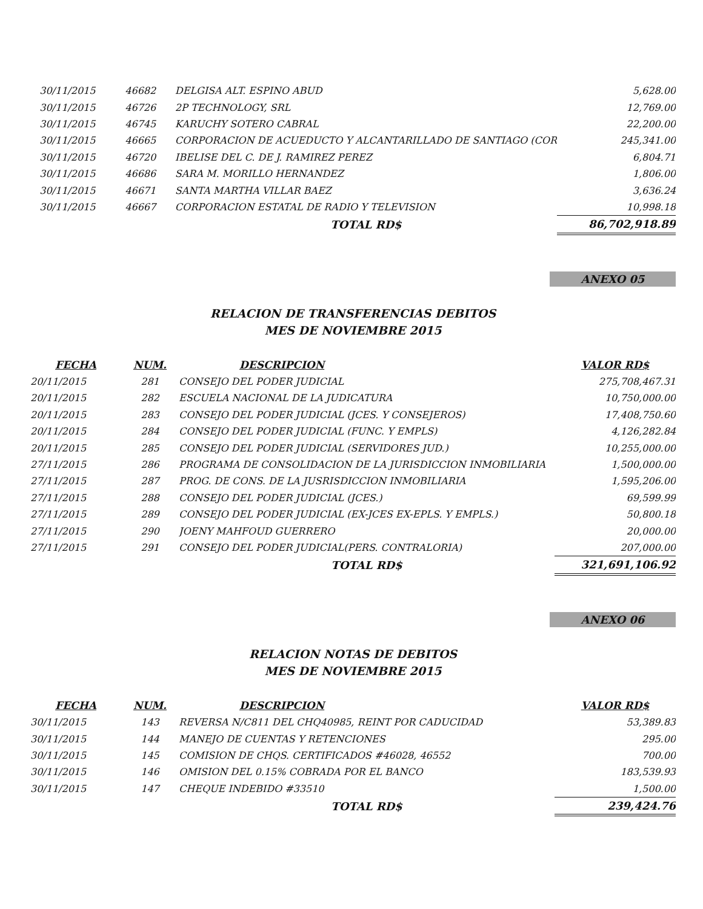| 30/11/2015 | 46682 | DELGISA ALT. ESPINO ABUD | 5,628.00 |
| 30/11/2015 | 46726 | 2P TECHNOLOGY, SRL | 12,769.00 |
| 30/11/2015 | 46745 | KARUCHY SOTERO CABRAL | 22,200.00 |
| 30/11/2015 | 46665 | CORPORACION DE ACUEDUCTO Y ALCANTARILLADO DE SANTIAGO (COR | 245,341.00 |
| 30/11/2015 | 46720 | IBELISE DEL C. DE J. RAMIREZ PEREZ | 6,804.71 |
| 30/11/2015 | 46686 | SARA M. MORILLO HERNANDEZ | 1,806.00 |
| 30/11/2015 | 46671 | SANTA MARTHA VILLAR BAEZ | 3,636.24 |
| 30/11/2015 | 46667 | CORPORACION ESTATAL DE RADIO Y TELEVISION | 10,998.18 |
| | | TOTAL RD$ | 86,702,918.89 |
ANEXO 05
RELACION DE TRANSFERENCIAS DEBITOS
MES DE NOVIEMBRE 2015
| FECHA | NUM. | DESCRIPCION | VALOR RD$ |
| --- | --- | --- | --- |
| 20/11/2015 | 281 | CONSEJO DEL PODER JUDICIAL | 275,708,467.31 |
| 20/11/2015 | 282 | ESCUELA NACIONAL DE LA JUDICATURA | 10,750,000.00 |
| 20/11/2015 | 283 | CONSEJO DEL PODER JUDICIAL (JCES. Y CONSEJEROS) | 17,408,750.60 |
| 20/11/2015 | 284 | CONSEJO DEL PODER JUDICIAL (FUNC. Y EMPLS) | 4,126,282.84 |
| 20/11/2015 | 285 | CONSEJO DEL PODER JUDICIAL (SERVIDORES JUD.) | 10,255,000.00 |
| 27/11/2015 | 286 | PROGRAMA DE CONSOLIDACION DE LA JURISDICCION INMOBILIARIA | 1,500,000.00 |
| 27/11/2015 | 287 | PROG. DE CONS. DE LA JUSRISDICCION INMOBILIARIA | 1,595,206.00 |
| 27/11/2015 | 288 | CONSEJO DEL PODER JUDICIAL (JCES.) | 69,599.99 |
| 27/11/2015 | 289 | CONSEJO DEL PODER JUDICIAL (EX-JCES EX-EPLS. Y EMPLS.) | 50,800.18 |
| 27/11/2015 | 290 | JOENY MAHFOUD GUERRERO | 20,000.00 |
| 27/11/2015 | 291 | CONSEJO DEL PODER JUDICIAL(PERS. CONTRALORIA) | 207,000.00 |
| | | TOTAL RD$ | 321,691,106.92 |
ANEXO 06
RELACION NOTAS DE DEBITOS
MES DE NOVIEMBRE 2015
| FECHA | NUM. | DESCRIPCION | VALOR RD$ |
| --- | --- | --- | --- |
| 30/11/2015 | 143 | REVERSA N/C811 DEL CHQ40985, REINT POR CADUCIDAD | 53,389.83 |
| 30/11/2015 | 144 | MANEJO DE CUENTAS Y RETENCIONES | 295.00 |
| 30/11/2015 | 145 | COMISION DE CHQS. CERTIFICADOS #46028, 46552 | 700.00 |
| 30/11/2015 | 146 | OMISION DEL 0.15% COBRADA POR EL BANCO | 183,539.93 |
| 30/11/2015 | 147 | CHEQUE INDEBIDO #33510 | 1,500.00 |
| | | TOTAL RD$ | 239,424.76 |